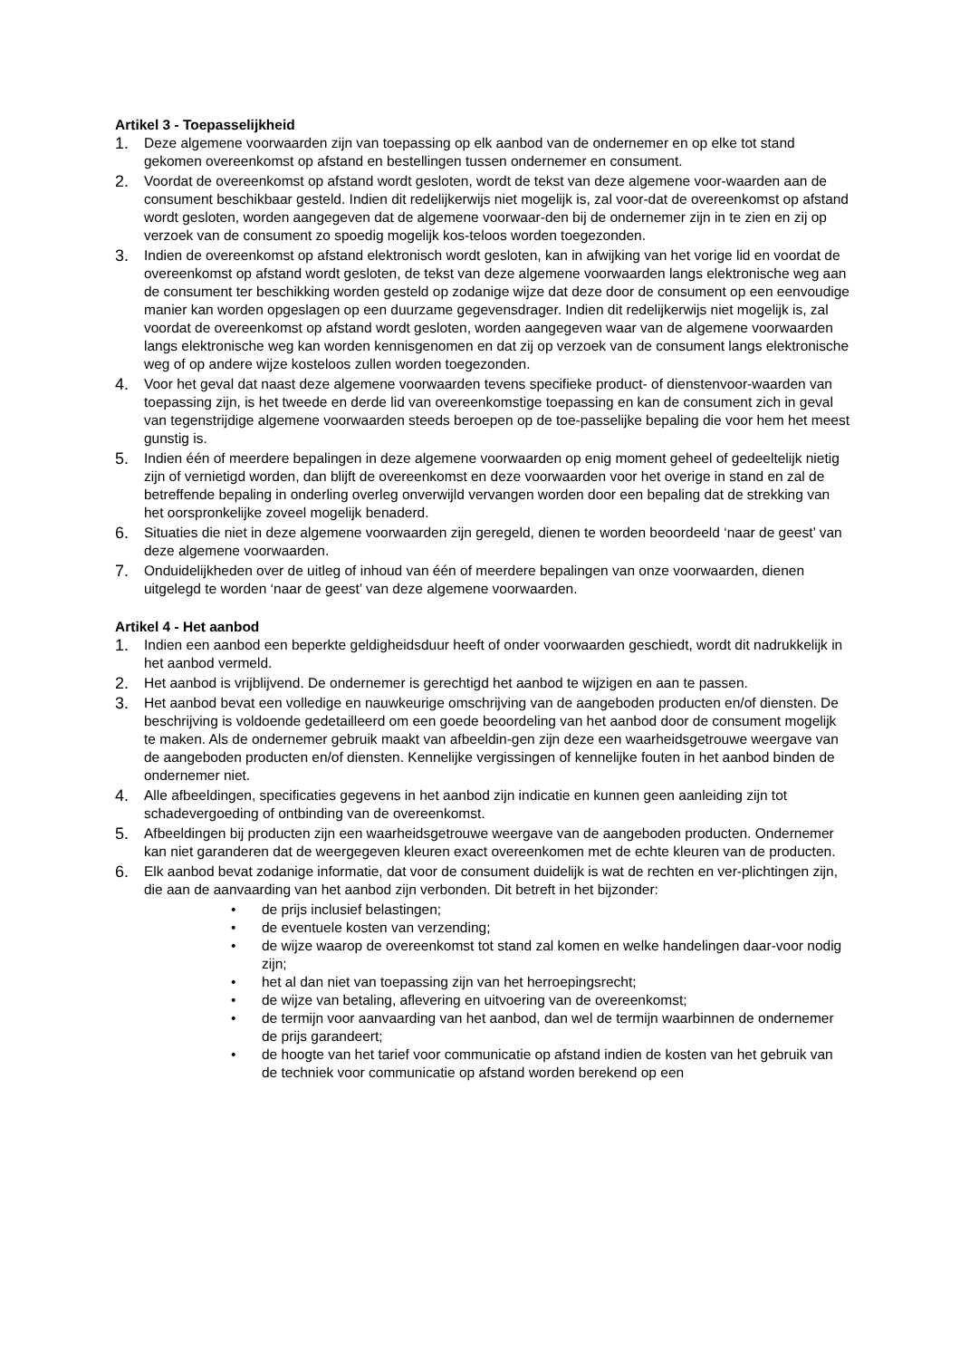Artikel 3 - Toepasselijkheid
1. Deze algemene voorwaarden zijn van toepassing op elk aanbod van de ondernemer en op elke tot stand gekomen overeenkomst op afstand en bestellingen tussen ondernemer en consument.
2. Voordat de overeenkomst op afstand wordt gesloten, wordt de tekst van deze algemene voor-waarden aan de consument beschikbaar gesteld. Indien dit redelijkerwijs niet mogelijk is, zal voor-dat de overeenkomst op afstand wordt gesloten, worden aangegeven dat de algemene voorwaar-den bij de ondernemer zijn in te zien en zij op verzoek van de consument zo spoedig mogelijk kos-teloos worden toegezonden.
3. Indien de overeenkomst op afstand elektronisch wordt gesloten, kan in afwijking van het vorige lid en voordat de overeenkomst op afstand wordt gesloten, de tekst van deze algemene voorwaarden langs elektronische weg aan de consument ter beschikking worden gesteld op zodanige wijze dat deze door de consument op een eenvoudige manier kan worden opgeslagen op een duurzame gegevensdrager. Indien dit redelijkerwijs niet mogelijk is, zal voordat de overeenkomst op afstand wordt gesloten, worden aangegeven waar van de algemene voorwaarden langs elektronische weg kan worden kennisgenomen en dat zij op verzoek van de consument langs elektronische weg of op andere wijze kosteloos zullen worden toegezonden.
4. Voor het geval dat naast deze algemene voorwaarden tevens specifieke product- of dienstenvoor-waarden van toepassing zijn, is het tweede en derde lid van overeenkomstige toepassing en kan de consument zich in geval van tegenstrijdige algemene voorwaarden steeds beroepen op de toe-passelijke bepaling die voor hem het meest gunstig is.
5. Indien één of meerdere bepalingen in deze algemene voorwaarden op enig moment geheel of gedeeltelijk nietig zijn of vernietigd worden, dan blijft de overeenkomst en deze voorwaarden voor het overige in stand en zal de betreffende bepaling in onderling overleg onverwijld vervangen worden door een bepaling dat de strekking van het oorspronkelijke zoveel mogelijk benaderd.
6. Situaties die niet in deze algemene voorwaarden zijn geregeld, dienen te worden beoordeeld ‘naar de geest’ van deze algemene voorwaarden.
7. Onduidelijkheden over de uitleg of inhoud van één of meerdere bepalingen van onze voorwaarden, dienen uitgelegd te worden ‘naar de geest’ van deze algemene voorwaarden.
Artikel 4 - Het aanbod
1. Indien een aanbod een beperkte geldigheidsduur heeft of onder voorwaarden geschiedt, wordt dit nadrukkelijk in het aanbod vermeld.
2. Het aanbod is vrijblijvend. De ondernemer is gerechtigd het aanbod te wijzigen en aan te passen.
3. Het aanbod bevat een volledige en nauwkeurige omschrijving van de aangeboden producten en/of diensten. De beschrijving is voldoende gedetailleerd om een goede beoordeling van het aanbod door de consument mogelijk te maken. Als de ondernemer gebruik maakt van afbeeldin-gen zijn deze een waarheidsgetrouwe weergave van de aangeboden producten en/of diensten. Kennelijke vergissingen of kennelijke fouten in het aanbod binden de ondernemer niet.
4. Alle afbeeldingen, specificaties gegevens in het aanbod zijn indicatie en kunnen geen aanleiding zijn tot schadevergoeding of ontbinding van de overeenkomst.
5. Afbeeldingen bij producten zijn een waarheidsgetrouwe weergave van de aangeboden producten. Ondernemer kan niet garanderen dat de weergegeven kleuren exact overeenkomen met de echte kleuren van de producten.
6. Elk aanbod bevat zodanige informatie, dat voor de consument duidelijk is wat de rechten en ver-plichtingen zijn, die aan de aanvaarding van het aanbod zijn verbonden. Dit betreft in het bijzonder:
• de prijs inclusief belastingen;
• de eventuele kosten van verzending;
• de wijze waarop de overeenkomst tot stand zal komen en welke handelingen daar-voor nodig zijn;
• het al dan niet van toepassing zijn van het herroepingsrecht;
• de wijze van betaling, aflevering en uitvoering van de overeenkomst;
• de termijn voor aanvaarding van het aanbod, dan wel de termijn waarbinnen de ondernemer de prijs garandeert;
• de hoogte van het tarief voor communicatie op afstand indien de kosten van het gebruik van de techniek voor communicatie op afstand worden berekend op een